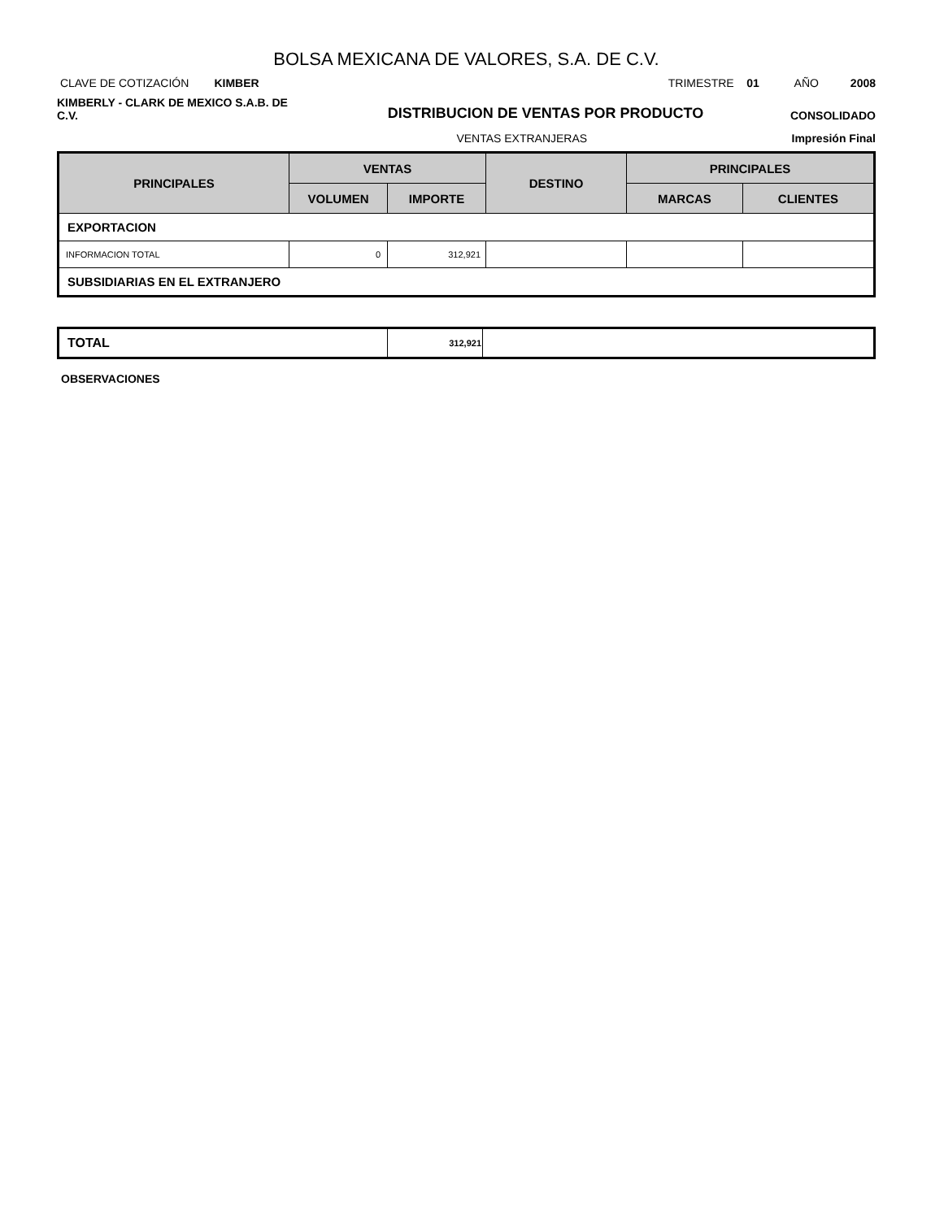BOLSA MEXICANA DE VALORES, S.A. DE C.V.
CLAVE DE COTIZACIÓN KIMBER
TRIMESTRE 01 AÑO 2008
KIMBERLY - CLARK DE MEXICO S.A.B. DE C.V.
DISTRIBUCION DE VENTAS POR PRODUCTO
CONSOLIDADO
VENTAS EXTRANJERAS Impresión Final
| PRINCIPALES | VENTAS | | DESTINO | PRINCIPALES | |
| --- | --- | --- | --- | --- | --- |
| | VOLUMEN | IMPORTE | | MARCAS | CLIENTES |
| EXPORTACION | | | | | |
| INFORMACION TOTAL | 0 | 312,921 | | | |
| SUBSIDIARIAS EN EL EXTRANJERO | | | | | |
| TOTAL | 312,921 | |
OBSERVACIONES